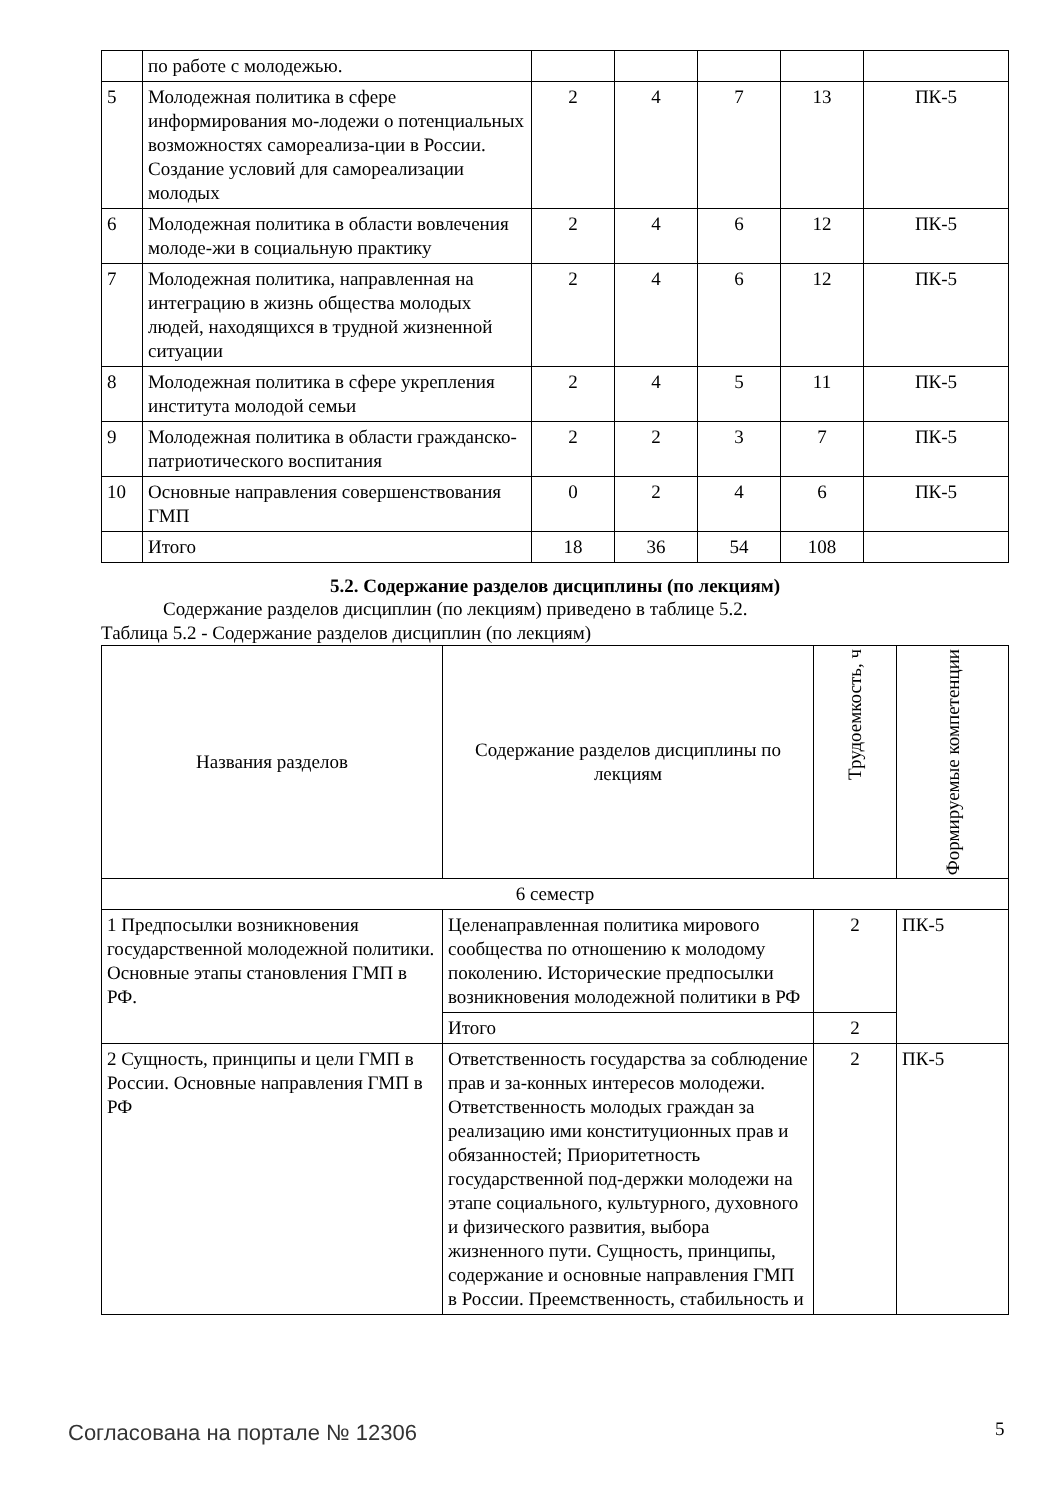| | по работе с молодежью. | | | | | |
| 5 | Молодежная политика в сфере информирования мо-лодежи о потенциальных возможностях самореализа-ции в России. Создание условий для самореализации молодых | 2 | 4 | 7 | 13 | ПК-5 |
| 6 | Молодежная политика в области вовлечения молоде-жи в социальную практику | 2 | 4 | 6 | 12 | ПК-5 |
| 7 | Молодежная политика, направленная на интеграцию в жизнь общества молодых людей, находящихся в трудной жизненной ситуации | 2 | 4 | 6 | 12 | ПК-5 |
| 8 | Молодежная политика в сфере укрепления института молодой семьи | 2 | 4 | 5 | 11 | ПК-5 |
| 9 | Молодежная политика в области гражданско-патриотического воспитания | 2 | 2 | 3 | 7 | ПК-5 |
| 10 | Основные направления совершенствования ГМП | 0 | 2 | 4 | 6 | ПК-5 |
| | Итого | 18 | 36 | 54 | 108 | |
5.2. Содержание разделов дисциплины (по лекциям)
Содержание разделов дисциплин (по лекциям) приведено в таблице 5.2.
Таблица 5.2 - Содержание разделов дисциплин (по лекциям)
| Названия разделов | Содержание разделов дисциплины по лекциям | Трудоемкость, ч | Формируемые компетенции |
| --- | --- | --- | --- |
| 6 семестр | | | |
| 1 Предпосылки возникновения государственной молодежной политики. Основные этапы становления ГМП в РФ. | Целенаправленная политика мирового сообщества по отношению к молодому поколению. Исторические предпосылки возникновения молодежной политики в РФ | 2 | ПК-5 |
| | Итого | 2 | |
| 2 Сущность, принципы и цели ГМП в России. Основные направления ГМП в РФ | Ответственность государства за соблюдение прав и за-конных интересов молодежи. Ответственность молодых граждан за реализацию ими конституционных прав и обязанностей; Приоритетность государственной под-держки молодежи на этапе социального, культурного, духовного и физического развития, выбора жизненного пути. Сущность, принципы, содержание и основные направления ГМП в России. Преемственность, стабильность и | 2 | ПК-5 |
Согласована на портале № 12306 5